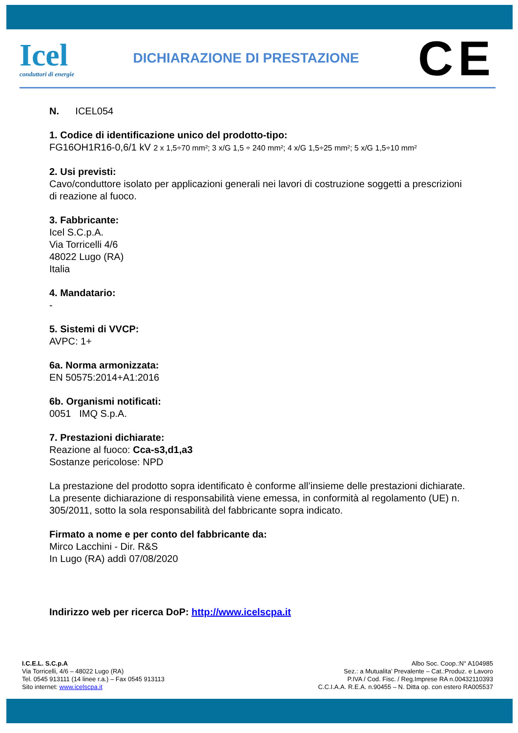Icel
conduttori di energie
DICHIARAZIONE DI PRESTAZIONE
CE
N. ICEL054
1. Codice di identificazione unico del prodotto-tipo:
FG16OH1R16-0,6/1 kV 2 x 1,5÷70 mm²; 3 x/G 1,5 ÷ 240 mm²; 4 x/G 1,5÷25 mm²; 5 x/G 1,5÷10 mm²
2. Usi previsti:
Cavo/conduttore isolato per applicazioni generali nei lavori di costruzione soggetti a prescrizioni di reazione al fuoco.
3. Fabbricante:
Icel S.C.p.A.
Via Torricelli 4/6
48022 Lugo (RA)
Italia
4. Mandatario:
-
5. Sistemi di VVCP:
AVPC: 1+
6a. Norma armonizzata:
EN 50575:2014+A1:2016
6b. Organismi notificati:
0051 IMQ S.p.A.
7. Prestazioni dichiarate:
Reazione al fuoco: Cca-s3,d1,a3
Sostanze pericolose: NPD
La prestazione del prodotto sopra identificato è conforme all’insieme delle prestazioni dichiarate. La presente dichiarazione di responsabilità viene emessa, in conformità al regolamento (UE) n. 305/2011, sotto la sola responsabilità del fabbricante sopra indicato.
Firmato a nome e per conto del fabbricante da:
Mirco Lacchini - Dir. R&S
In Lugo (RA) addì 07/08/2020
Indirizzo web per ricerca DoP: http://www.icelscpa.it
I.C.E.L. S.C.p.A
Via Torricelli, 4/6 – 48022 Lugo (RA)
Tel. 0545 913111 (14 linee r.a.) – Fax 0545 913113
Sito internet: www.icelscpa.it
Albo Soc. Coop.:N° A104985
Sez.: a Mutualita’ Prevalente – Cat.:Produz. e Lavoro
P.IVA / Cod. Fisc. / Reg.Imprese RA n.00432110393
C.C.I.A.A. R.E.A. n.90455 – N. Ditta op. con estero RA005537